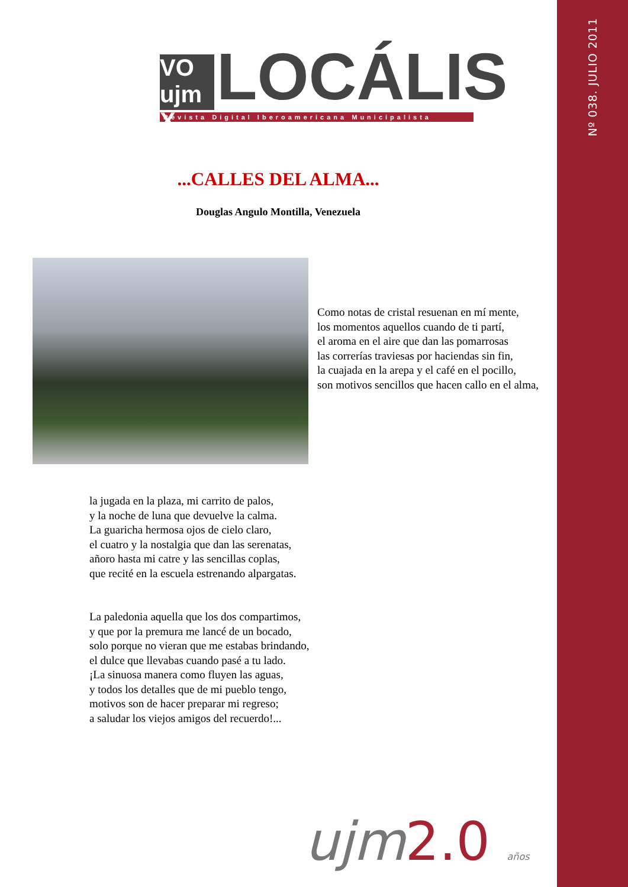Nº 038. JULIO 2011
VO
ujm X
LOCÁLIS
Revista Digital Iberoamericana Municipalista
...CALLES DEL ALMA...
Douglas Angulo Montilla, Venezuela
Como notas de cristal resuenan en mí mente,
los momentos aquellos cuando de ti partí,
el aroma en el aire que dan las pomarrosas
las correrías traviesas por haciendas sin fin,
la cuajada en la arepa y el café en el pocillo,
son motivos sencillos que hacen callo en el alma,
la jugada en la plaza, mi carrito de palos,
y la noche de luna que devuelve la calma.
La guaricha hermosa ojos de cielo claro,
el cuatro y la nostalgia que dan las serenatas,
añoro hasta mi catre y las sencillas coplas,
que recité en la escuela estrenando alpargatas.
La paledonia aquella que los dos compartimos,
y que por la premura me lancé de un bocado,
solo porque no vieran que me estabas brindando,
el dulce que llevabas cuando pasé a tu lado.
¡La sinuosa manera como fluyen las aguas,
y todos los detalles que de mi pueblo tengo,
motivos son de hacer preparar mi regreso;
a saludar los viejos amigos del recuerdo!...
ujm2.0 años